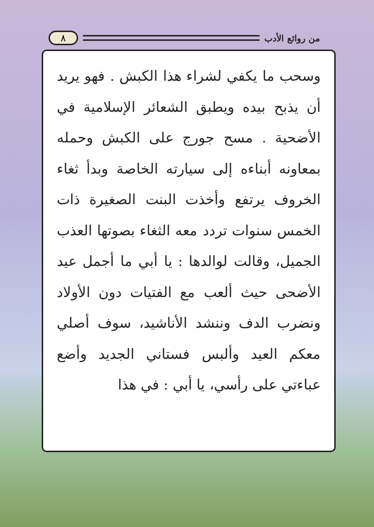من روائع الأدب ٨
وسحب ما يكفي لشراء هذا الكبش . فهو يريد أن يذبح بيده ويطبق الشعائر الإسلامية في الأضحية . مسح جورج على الكبش وحمله بمعاونه أبناءه إلى سيارته الخاصة وبدأ ثغاء الخروف يرتفع وأخذت البنت الصغيرة ذات الخمس سنوات تردد معه الثغاء بصوتها العذب الجميل، وقالت لوالدها : يا أبي ما أجمل عيد الأضحى حيث ألعب مع الفتيات دون الأولاد ونضرب الدف وننشد الأناشيد، سوف أصلي معكم العيد وألبس فستاني الجديد وأضع عباءتي على رأسي، يا أبي : في هذا